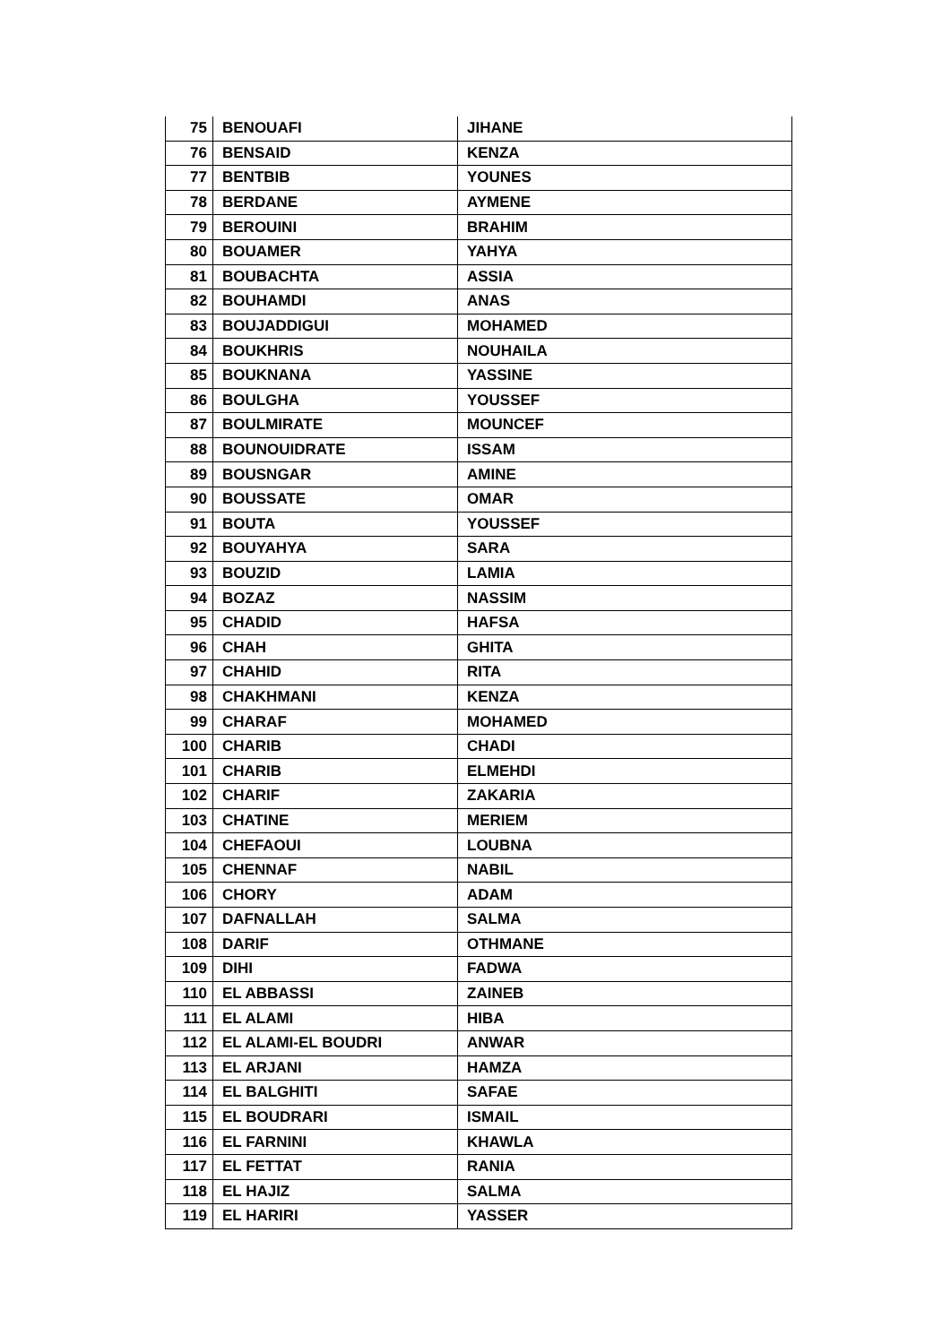| 75 | BENOUAFI | JIHANE |
| 76 | BENSAID | KENZA |
| 77 | BENTBIB | YOUNES |
| 78 | BERDANE | AYMENE |
| 79 | BEROUINI | BRAHIM |
| 80 | BOUAMER | YAHYA |
| 81 | BOUBACHTA | ASSIA |
| 82 | BOUHAMDI | ANAS |
| 83 | BOUJADDIGUI | MOHAMED |
| 84 | BOUKHRIS | NOUHAILA |
| 85 | BOUKNANA | YASSINE |
| 86 | BOULGHA | YOUSSEF |
| 87 | BOULMIRATE | MOUNCEF |
| 88 | BOUNOUIDRATE | ISSAM |
| 89 | BOUSNGAR | AMINE |
| 90 | BOUSSATE | OMAR |
| 91 | BOUTA | YOUSSEF |
| 92 | BOUYAHYA | SARA |
| 93 | BOUZID | LAMIA |
| 94 | BOZAZ | NASSIM |
| 95 | CHADID | HAFSA |
| 96 | CHAH | GHITA |
| 97 | CHAHID | RITA |
| 98 | CHAKHMANI | KENZA |
| 99 | CHARAF | MOHAMED |
| 100 | CHARIB | CHADI |
| 101 | CHARIB | ELMEHDI |
| 102 | CHARIF | ZAKARIA |
| 103 | CHATINE | MERIEM |
| 104 | CHEFAOUI | LOUBNA |
| 105 | CHENNAF | NABIL |
| 106 | CHORY | ADAM |
| 107 | DAFNALLAH | SALMA |
| 108 | DARIF | OTHMANE |
| 109 | DIHI | FADWA |
| 110 | EL ABBASSI | ZAINEB |
| 111 | EL ALAMI | HIBA |
| 112 | EL ALAMI-EL BOUDRI | ANWAR |
| 113 | EL ARJANI | HAMZA |
| 114 | EL BALGHITI | SAFAE |
| 115 | EL BOUDRARI | ISMAIL |
| 116 | EL FARNINI | KHAWLA |
| 117 | EL FETTAT | RANIA |
| 118 | EL HAJIZ | SALMA |
| 119 | EL HARIRI | YASSER |